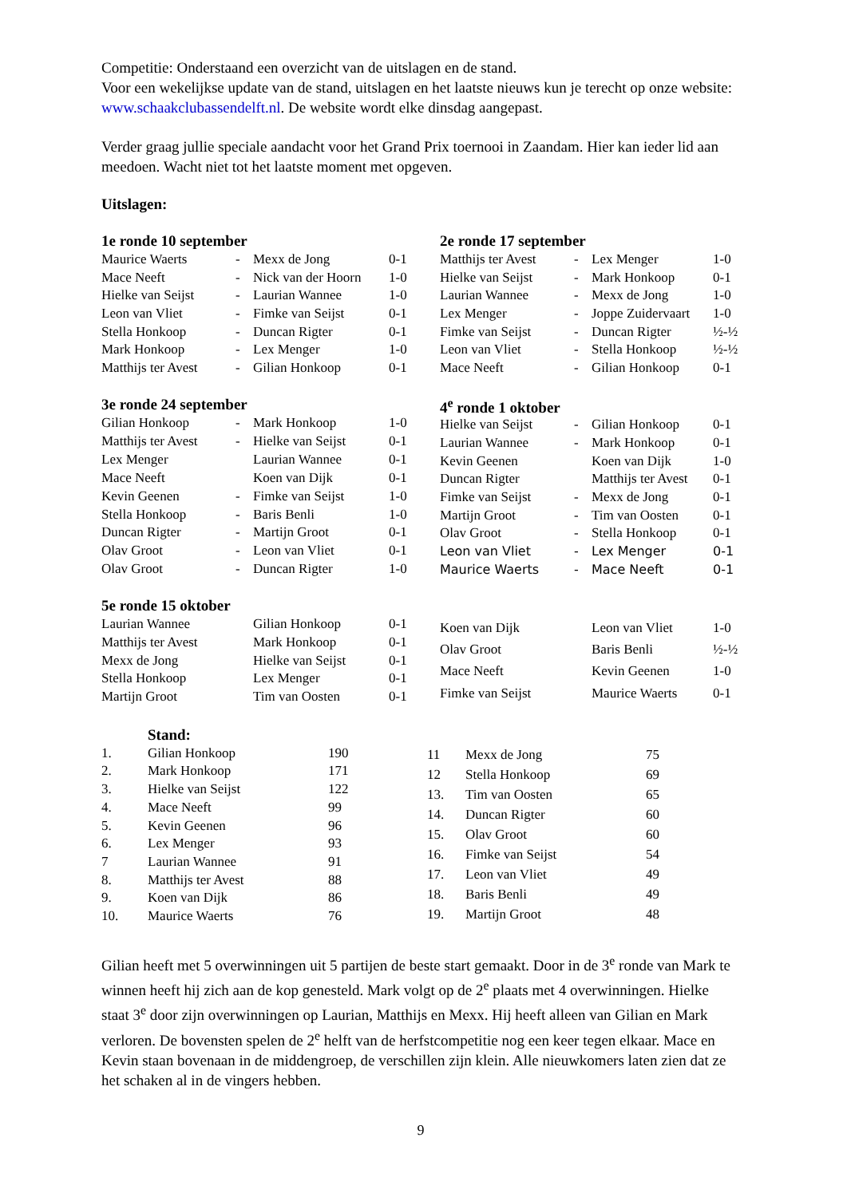Competitie: Onderstaand een overzicht van de uitslagen en de stand.
Voor een wekelijkse update van de stand, uitslagen en het laatste nieuws kun je terecht op onze website: www.schaakclubassendelft.nl. De website wordt elke dinsdag aangepast.
Verder graag jullie speciale aandacht voor het Grand Prix toernooi in Zaandam. Hier kan ieder lid aan meedoen. Wacht niet tot het laatste moment met opgeven.
Uitslagen:
| 1e ronde 10 september | | | |
| Maurice Waerts | - | Mexx de Jong | 0-1 |
| Mace Neeft | - | Nick van der Hoorn | 1-0 |
| Hielke van Seijst | - | Laurian Wannee | 1-0 |
| Leon van Vliet | - | Fimke van Seijst | 0-1 |
| Stella Honkoop | - | Duncan Rigter | 0-1 |
| Mark Honkoop | - | Lex Menger | 1-0 |
| Matthijs ter Avest | - | Gilian Honkoop | 0-1 |
| 2e ronde 17 september | | | |
| Matthijs ter Avest | - | Lex Menger | 1-0 |
| Hielke van Seijst | - | Mark Honkoop | 0-1 |
| Laurian Wannee | - | Mexx de Jong | 1-0 |
| Lex Menger | - | Joppe Zuidervaart | 1-0 |
| Fimke van Seijst | - | Duncan Rigter | ½-½ |
| Leon van Vliet | - | Stella Honkoop | ½-½ |
| Mace Neeft | - | Gilian Honkoop | 0-1 |
| 3e ronde 24 september | | | |
| Gilian Honkoop | - | Mark Honkoop | 1-0 |
| Matthijs ter Avest | - | Hielke van Seijst | 0-1 |
| Lex Menger | | Laurian Wannee | 0-1 |
| Mace Neeft | | Koen van Dijk | 0-1 |
| Kevin Geenen | - | Fimke van Seijst | 1-0 |
| Stella Honkoop | - | Baris Benli | 1-0 |
| Duncan Rigter | - | Martijn Groot | 0-1 |
| Olav Groot | - | Leon van Vliet | 0-1 |
| Olav Groot | - | Duncan Rigter | 1-0 |
| 4<sup>e</sup> ronde 1 oktober | | | |
| Hielke van Seijst | - | Gilian Honkoop | 0-1 |
| Laurian Wannee | - | Mark Honkoop | 0-1 |
| Kevin Geenen | | Koen van Dijk | 1-0 |
| Duncan Rigter | | Matthijs ter Avest | 0-1 |
| Fimke van Seijst | - | Mexx de Jong | 0-1 |
| Martijn Groot | - | Tim van Oosten | 0-1 |
| Olav Groot | - | Stella Honkoop | 0-1 |
| Leon van Vliet | - | Lex Menger | 0-1 |
| Maurice Waerts | - | Mace Neeft | 0-1 |
| 5e ronde 15 oktober | | | |
| Laurian Wannee | | Gilian Honkoop | 0-1 |
| Matthijs ter Avest | | Mark Honkoop | 0-1 |
| Mexx de Jong | | Hielke van Seijst | 0-1 |
| Stella Honkoop | | Lex Menger | 0-1 |
| Martijn Groot | | Tim van Oosten | 0-1 |
| Koen van Dijk | | Leon van Vliet | 1-0 |
| Olav Groot | | Baris Benli | ½-½ |
| Mace Neeft | | Kevin Geenen | 1-0 |
| Fimke van Seijst | | Maurice Waerts | 0-1 |
| | Stand: | |
| 1. | Gilian Honkoop | 190 |
| 2. | Mark Honkoop | 171 |
| 3. | Hielke van Seijst | 122 |
| 4. | Mace Neeft | 99 |
| 5. | Kevin Geenen | 96 |
| 6. | Lex Menger | 93 |
| 7 | Laurian Wannee | 91 |
| 8. | Matthijs ter Avest | 88 |
| 9. | Koen van Dijk | 86 |
| 10. | Maurice Waerts | 76 |
| 11 | Mexx de Jong | 75 |
| 12 | Stella Honkoop | 69 |
| 13. | Tim van Oosten | 65 |
| 14. | Duncan Rigter | 60 |
| 15. | Olav Groot | 60 |
| 16. | Fimke van Seijst | 54 |
| 17. | Leon van Vliet | 49 |
| 18. | Baris Benli | 49 |
| 19. | Martijn Groot | 48 |
Gilian heeft met 5 overwinningen uit 5 partijen de beste start gemaakt. Door in de 3<sup>e</sup> ronde van Mark te winnen heeft hij zich aan de kop genesteld. Mark volgt op de 2<sup>e</sup> plaats met 4 overwinningen. Hielke staat 3<sup>e</sup> door zijn overwinningen op Laurian, Matthijs en Mexx. Hij heeft alleen van Gilian en Mark verloren. De bovensten spelen de 2<sup>e</sup> helft van de herfstcompetitie nog een keer tegen elkaar. Mace en Kevin staan bovenaan in de middengroep, de verschillen zijn klein. Alle nieuwkomers laten zien dat ze het schaken al in de vingers hebben.
9